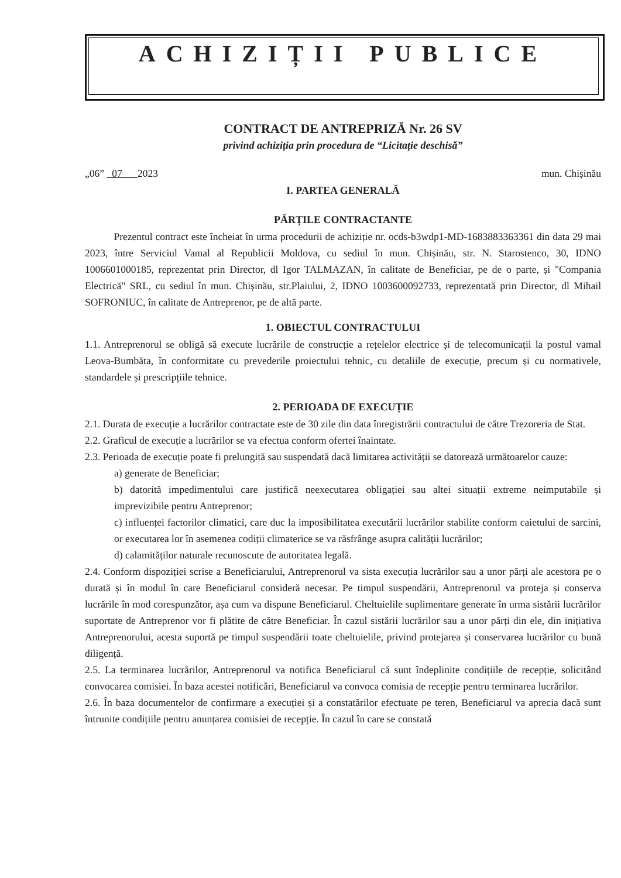ACHIZIȚII PUBLICE
CONTRACT DE ANTREPRIZĂ Nr. 26 SV
privind achiziția prin procedura de “Licitație deschisă”
„06” 07 2023 mun. Chișinău
I. PARTEA GENERALĂ
PĂRȚILE CONTRACTANTE
Prezentul contract este încheiat în urma procedurii de achiziție nr. ocds-b3wdp1-MD-1683883363361 din data 29 mai 2023, între Serviciul Vamal al Republicii Moldova, cu sediul în mun. Chișinău, str. N. Starostenco, 30, IDNO 1006601000185, reprezentat prin Director, dl Igor TALMAZAN, în calitate de Beneficiar, pe de o parte, și "Compania Electrică" SRL, cu sediul în mun. Chișinău, str.Plaiului, 2, IDNO 1003600092733, reprezentată prin Director, dl Mihail SOFRONIUC, în calitate de Antreprenor, pe de altă parte.
1. OBIECTUL CONTRACTULUI
1.1. Antreprenorul se obligă să execute lucrările de construcție a rețelelor electrice și de telecomunicații la postul vamal Leova-Bumbăta, în conformitate cu prevederile proiectului tehnic, cu detaliile de execuție, precum și cu normativele, standardele și prescripțiile tehnice.
2. PERIOADA DE EXECUȚIE
2.1. Durata de execuție a lucrărilor contractate este de 30 zile din data înregistrării contractului de către Trezoreria de Stat.
2.2. Graficul de execuție a lucrărilor se va efectua conform ofertei înaintate.
2.3. Perioada de execuție poate fi prelungită sau suspendată dacă limitarea activității se datorează următoarelor cauze:
a) generate de Beneficiar;
b) datorită impedimentului care justifică neexecutarea obligației sau altei situații extreme neimputabile și imprevizibile pentru Antreprenor;
c) influenței factorilor climatici, care duc la imposibilitatea executării lucrărilor stabilite conform caietului de sarcini, or executarea lor în asemenea codiții climaterice se va răsfrânge asupra calității lucrărilor;
d) calamităților naturale recunoscute de autoritatea legală.
2.4. Conform dispoziției scrise a Beneficiarului, Antreprenorul va sista execuția lucrărilor sau a unor părți ale acestora pe o durată și în modul în care Beneficiarul consideră necesar. Pe timpul suspendării, Antreprenorul va proteja și conserva lucrările în mod corespunzător, așa cum va dispune Beneficiarul. Cheltuielile suplimentare generate în urma sistării lucrărilor suportate de Antreprenor vor fi plătite de către Beneficiar. În cazul sistării lucrărilor sau a unor părți din ele, din inițiativa Antreprenorului, acesta suportă pe timpul suspendării toate cheltuielile, privind protejarea și conservarea lucrărilor cu bună diligență.
2.5. La terminarea lucrărilor, Antreprenorul va notifica Beneficiarul că sunt îndeplinite condițiile de recepție, solicitând convocarea comisiei. În baza acestei notificări, Beneficiarul va convoca comisia de recepție pentru terminarea lucrărilor.
2.6. În baza documentelor de confirmare a execuției și a constatărilor efectuate pe teren, Beneficiarul va aprecia dacă sunt întrunite condițiile pentru anunțarea comisiei de recepție. În cazul în care se constată